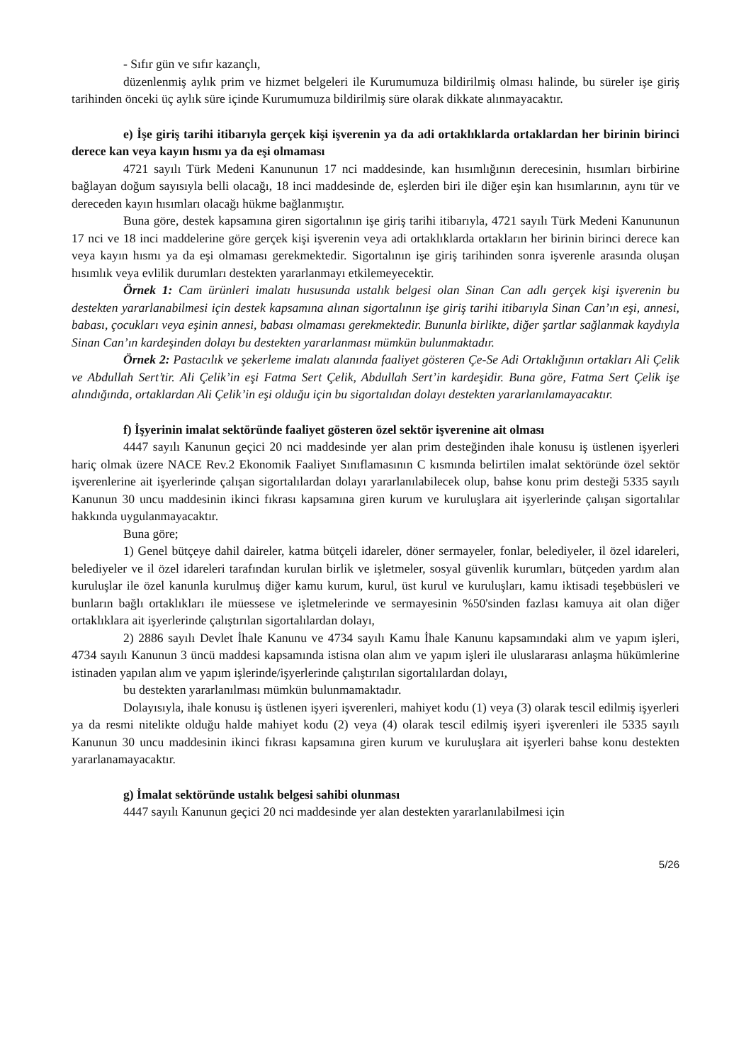- Sıfır gün ve sıfır kazançlı,
düzenlenmiş aylık prim ve hizmet belgeleri ile Kurumumuza bildirilmiş olması halinde, bu süreler işe giriş tarihinden önceki üç aylık süre içinde Kurumumuza bildirilmiş süre olarak dikkate alınmayacaktır.
e) İşe giriş tarihi itibarıyla gerçek kişi işverenin ya da adi ortaklıklarda ortaklardan her birinin birinci derece kan veya kayın hısmı ya da eşi olmaması
4721 sayılı Türk Medeni Kanununun 17 nci maddesinde, kan hısımlığının derecesinin, hısımları birbirine bağlayan doğum sayısıyla belli olacağı, 18 inci maddesinde de, eşlerden biri ile diğer eşin kan hısımlarının, aynı tür ve dereceden kayın hısımları olacağı hükme bağlanmıştır.
Buna göre, destek kapsamına giren sigortalının işe giriş tarihi itibarıyla, 4721 sayılı Türk Medeni Kanununun 17 nci ve 18 inci maddelerine göre gerçek kişi işverenin veya adi ortaklıklarda ortakların her birinin birinci derece kan veya kayın hısmı ya da eşi olmaması gerekmektedir. Sigortalının işe giriş tarihinden sonra işverenle arasında oluşan hısımlık veya evlilik durumları destekten yararlanmayı etkilemeyecektir.
Örnek 1: Cam ürünleri imalatı hususunda ustalık belgesi olan Sinan Can adlı gerçek kişi işverenin bu destekten yararlanabilmesi için destek kapsamına alınan sigortalının işe giriş tarihi itibarıyla Sinan Can’ın eşi, annesi, babası, çocukları veya eşinin annesi, babası olmaması gerekmektedir. Bununla birlikte, diğer şartlar sağlanmak kaydıyla Sinan Can’ın kardeşinden dolayı bu destekten yararlanması mümkün bulunmaktadır.
Örnek 2: Pastacılık ve şekerleme imalatı alanında faaliyet gösteren Çe-Se Adi Ortaklığının ortakları Ali Çelik ve Abdullah Sert’tir. Ali Çelik’in eşi Fatma Sert Çelik, Abdullah Sert’in kardeşidir. Buna göre, Fatma Sert Çelik işe alındığında, ortaklardan Ali Çelik’in eşi olduğu için bu sigortalıdan dolayı destekten yararlanılamayacaktır.
f) İşyerinin imalat sektöründe faaliyet gösteren özel sektör işverenine ait olması
4447 sayılı Kanunun geçici 20 nci maddesinde yer alan prim desteğinden ihale konusu iş üstlenen işyerleri hariç olmak üzere NACE Rev.2 Ekonomik Faaliyet Sınıflamasının C kısmında belirtilen imalat sektöründe özel sektör işverenlerine ait işyerlerinde çalışan sigortalılardan dolayı yararlanılabilecek olup, bahse konu prim desteği 5335 sayılı Kanunun 30 uncu maddesinin ikinci fıkrası kapsamına giren kurum ve kuruluşlara ait işyerlerinde çalışan sigortalılar hakkında uygulanmayacaktır.
Buna göre;
1) Genel bütçeye dahil daireler, katma bütçeli idareler, döner sermayeler, fonlar, belediyeler, il özel idareleri, belediyeler ve il özel idareleri tarafından kurulan birlik ve işletmeler, sosyal güvenlik kurumları, bütçeden yardım alan kuruluşlar ile özel kanunla kurulmuş diğer kamu kurum, kurul, üst kurul ve kuruluşları, kamu iktisadi teşebbüsleri ve bunların bağlı ortaklıkları ile müessese ve işletmelerinde ve sermayesinin %50'sinden fazlası kamuya ait olan diğer ortaklıklara ait işyerlerinde çalıştırılan sigortalılardan dolayı,
2) 2886 sayılı Devlet İhale Kanunu ve 4734 sayılı Kamu İhale Kanunu kapsamındaki alım ve yapım işleri, 4734 sayılı Kanunun 3 üncü maddesi kapsamında istisna olan alım ve yapım işleri ile uluslararası anlaşma hükümlerine istinaden yapılan alım ve yapım işlerinde/işyerlerinde çalıştırılan sigortalılardan dolayı,
bu destekten yararlanılması mümkün bulunmamaktadır.
Dolayısıyla, ihale konusu iş üstlenen işyeri işverenleri, mahiyet kodu (1) veya (3) olarak tescil edilmiş işyerleri ya da resmi nitelikte olduğu halde mahiyet kodu (2) veya (4) olarak tescil edilmiş işyeri işverenleri ile 5335 sayılı Kanunun 30 uncu maddesinin ikinci fıkrası kapsamına giren kurum ve kuruluşlara ait işyerleri bahse konu destekten yararlanamayacaktır.
g) İmalat sektöründe ustalık belgesi sahibi olunması
4447 sayılı Kanunun geçici 20 nci maddesinde yer alan destekten yararlanılabilmesi için
5/26